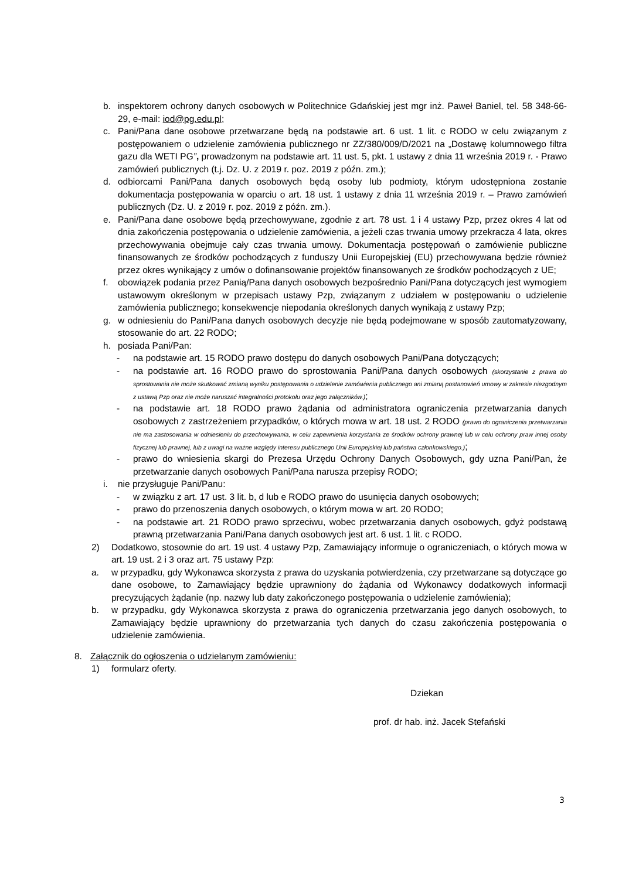b. inspektorem ochrony danych osobowych w Politechnice Gdańskiej jest mgr inż. Paweł Baniel, tel. 58 348-66-29, e-mail: iod@pg.edu.pl;
c. Pani/Pana dane osobowe przetwarzane będą na podstawie art. 6 ust. 1 lit. c RODO w celu związanym z postępowaniem o udzielenie zamówienia publicznego nr ZZ/380/009/D/2021 na „Dostawę kolumnowego filtra gazu dla WETI PG”, prowadzonym na podstawie art. 11 ust. 5, pkt. 1 ustawy z dnia 11 września 2019 r. - Prawo zamówień publicznych (t.j. Dz. U. z 2019 r. poz. 2019 z późn. zm.);
d. odbiorcami Pani/Pana danych osobowych będą osoby lub podmioty, którym udostępniona zostanie dokumentacja postępowania w oparciu o art. 18 ust. 1 ustawy z dnia 11 września 2019 r. – Prawo zamówień publicznych (Dz. U. z 2019 r. poz. 2019 z późn. zm.).
e. Pani/Pana dane osobowe będą przechowywane, zgodnie z art. 78 ust. 1 i 4 ustawy Pzp, przez okres 4 lat od dnia zakończenia postępowania o udzielenie zamówienia, a jeżeli czas trwania umowy przekracza 4 lata, okres przechowywania obejmuje cały czas trwania umowy. Dokumentacja postępowań o zamówienie publiczne finansowanych ze środków pochodzących z funduszy Unii Europejskiej (EU) przechowywana będzie również przez okres wynikający z umów o dofinansowanie projektów finansowanych ze środków pochodzących z UE;
f. obowiązek podania przez Panią/Pana danych osobowych bezpośrednio Pani/Pana dotyczących jest wymogiem ustawowym określonym w przepisach ustawy Pzp, związanym z udziałem w postępowaniu o udzielenie zamówienia publicznego; konsekwencje niepodania określonych danych wynikają z ustawy Pzp;
g. w odniesieniu do Pani/Pana danych osobowych decyzje nie będą podejmowane w sposób zautomatyzowany, stosowanie do art. 22 RODO;
h. posiada Pani/Pan:
- na podstawie art. 15 RODO prawo dostępu do danych osobowych Pani/Pana dotyczących;
- na podstawie art. 16 RODO prawo do sprostowania Pani/Pana danych osobowych (skorzystanie z prawa do sprostowania nie może skutkować zmianą wyniku postępowania o udzielenie zamówienia publicznego ani zmianą postanowień umowy w zakresie niezgodnym z ustawą Pzp oraz nie może naruszać integralności protokołu oraz jego załączników.);
- na podstawie art. 18 RODO prawo żądania od administratora ograniczenia przetwarzania danych osobowych z zastrzeżeniem przypadków, o których mowa w art. 18 ust. 2 RODO (prawo do ograniczenia przetwarzania nie ma zastosowania w odniesieniu do przechowywania, w celu zapewnienia korzystania ze środków ochrony prawnej lub w celu ochrony praw innej osoby fizycznej lub prawnej, lub z uwagi na ważne względy interesu publicznego Unii Europejskiej lub państwa członkowskiego.);
- prawo do wniesienia skargi do Prezesa Urzędu Ochrony Danych Osobowych, gdy uzna Pani/Pan, że przetwarzanie danych osobowych Pani/Pana narusza przepisy RODO;
i. nie przysługuje Pani/Panu:
- w związku z art. 17 ust. 3 lit. b, d lub e RODO prawo do usunięcia danych osobowych;
- prawo do przenoszenia danych osobowych, o którym mowa w art. 20 RODO;
- na podstawie art. 21 RODO prawo sprzeciwu, wobec przetwarzania danych osobowych, gdyż podstawą prawną przetwarzania Pani/Pana danych osobowych jest art. 6 ust. 1 lit. c RODO.
2) Dodatkowo, stosownie do art. 19 ust. 4 ustawy Pzp, Zamawiający informuje o ograniczeniach, o których mowa w art. 19 ust. 2 i 3 oraz art. 75 ustawy Pzp:
a. w przypadku, gdy Wykonawca skorzysta z prawa do uzyskania potwierdzenia, czy przetwarzane są dotyczące go dane osobowe, to Zamawiający będzie uprawniony do żądania od Wykonawcy dodatkowych informacji precyzujących żądanie (np. nazwy lub daty zakończonego postępowania o udzielenie zamówienia);
b. w przypadku, gdy Wykonawca skorzysta z prawa do ograniczenia przetwarzania jego danych osobowych, to Zamawiający będzie uprawniony do przetwarzania tych danych do czasu zakończenia postępowania o udzielenie zamówienia.
8. Załącznik do ogłoszenia o udzielanym zamówieniu:
1) formularz oferty.
Dziekan
prof. dr hab. inż. Jacek Stefański
3